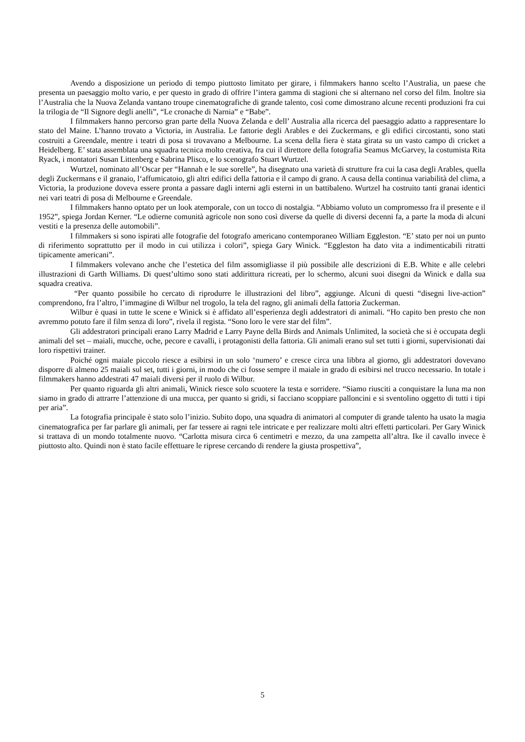Avendo a disposizione un periodo di tempo piuttosto limitato per girare, i filmmakers hanno scelto l’Australia, un paese che presenta un paesaggio molto vario, e per questo in grado di offrire l’intera gamma di stagioni che si alternano nel corso del film. Inoltre sia l’Australia che la Nuova Zelanda vantano troupe cinematografiche di grande talento, così come dimostrano alcune recenti produzioni fra cui la trilogia de “Il Signore degli anelli”, “Le cronache di Narnia” e “Babe”.
I filmmakers hanno percorso gran parte della Nuova Zelanda e dell’ Australia alla ricerca del paesaggio adatto a rappresentare lo stato del Maine. L’hanno trovato a Victoria, in Australia. Le fattorie degli Arables e dei Zuckermans, e gli edifici circostanti, sono stati costruiti a Greendale, mentre i teatri di posa si trovavano a Melbourne. La scena della fiera è stata girata su un vasto campo di cricket a Heidelberg. E’ stata assemblata una squadra tecnica molto creativa, fra cui il direttore della fotografia Seamus McGarvey, la costumista Rita Ryack, i montatori Susan Littenberg e Sabrina Plisco, e lo scenografo Stuart Wurtzel.
Wurtzel, nominato all’Oscar per “Hannah e le sue sorelle”, ha disegnato una varietà di strutture fra cui la casa degli Arables, quella degli Zuckermans e il granaio, l‘affumicatoio, gli altri edifici della fattoria e il campo di grano. A causa della continua variabilità del clima, a Victoria, la produzione doveva essere pronta a passare dagli interni agli esterni in un battibaleno. Wurtzel ha costruito tanti granai identici nei vari teatri di posa di Melbourne e Greendale.
I filmmakers hanno optato per un look atemporale, con un tocco di nostalgia. “Abbiamo voluto un compromesso fra il presente e il 1952”, spiega Jordan Kerner. “Le odierne comunità agricole non sono così diverse da quelle di diversi decenni fa, a parte la moda di alcuni vestiti e la presenza delle automobili”.
I filmmakers si sono ispirati alle fotografie del fotografo americano contemporaneo William Eggleston. “E’ stato per noi un punto di riferimento soprattutto per il modo in cui utilizza i colori”, spiega Gary Winick. “Eggleston ha dato vita a indimenticabili ritratti tipicamente americani”.
I filmmakers volevano anche che l’estetica del film assomigliasse il più possibile alle descrizioni di E.B. White e alle celebri illustrazioni di Garth Williams. Di quest’ultimo sono stati addirittura ricreati, per lo schermo, alcuni suoi disegni da Winick e dalla sua squadra creativa.
“Per quanto possibile ho cercato di riprodurre le illustrazioni del libro”, aggiunge. Alcuni di questi “disegni live-action” comprendono, fra l’altro, l’immagine di Wilbur nel trogolo, la tela del ragno, gli animali della fattoria Zuckerman.
Wilbur è quasi in tutte le scene e Winick si è affidato all’esperienza degli addestratori di animali. “Ho capito ben presto che non avremmo potuto fare il film senza di loro”, rivela il regista. “Sono loro le vere star del film”.
Gli addestratori principali erano Larry Madrid e Larry Payne della Birds and Animals Unlimited, la società che si è occupata degli animali del set – maiali, mucche, oche, pecore e cavalli, i protagonisti della fattoria. Gli animali erano sul set tutti i giorni, supervisionati dai loro rispettivi trainer.
Poiché ogni maiale piccolo riesce a esibirsi in un solo ‘numero’ e cresce circa una libbra al giorno, gli addestratori dovevano disporre di almeno 25 maiali sul set, tutti i giorni, in modo che ci fosse sempre il maiale in grado di esibirsi nel trucco necessario. In totale i filmmakers hanno addestrati 47 maiali diversi per il ruolo di Wilbur.
Per quanto riguarda gli altri animali, Winick riesce solo scuotere la testa e sorridere. “Siamo riusciti a conquistare la luna ma non siamo in grado di attrarre l’attenzione di una mucca, per quanto si gridi, si facciano scoppiare palloncini e si sventolino oggetto di tutti i tipi per aria”.
La fotografia principale è stato solo l’inizio. Subito dopo, una squadra di animatori al computer di grande talento ha usato la magia cinematografica per far parlare gli animali, per far tessere ai ragni tele intricate e per realizzare molti altri effetti particolari. Per Gary Winick si trattava di un mondo totalmente nuovo. “Carlotta misura circa 6 centimetri e mezzo, da una zampetta all’altra. Ike il cavallo invece è piuttosto alto. Quindi non è stato facile effettuare le riprese cercando di rendere la giusta prospettiva”,
5